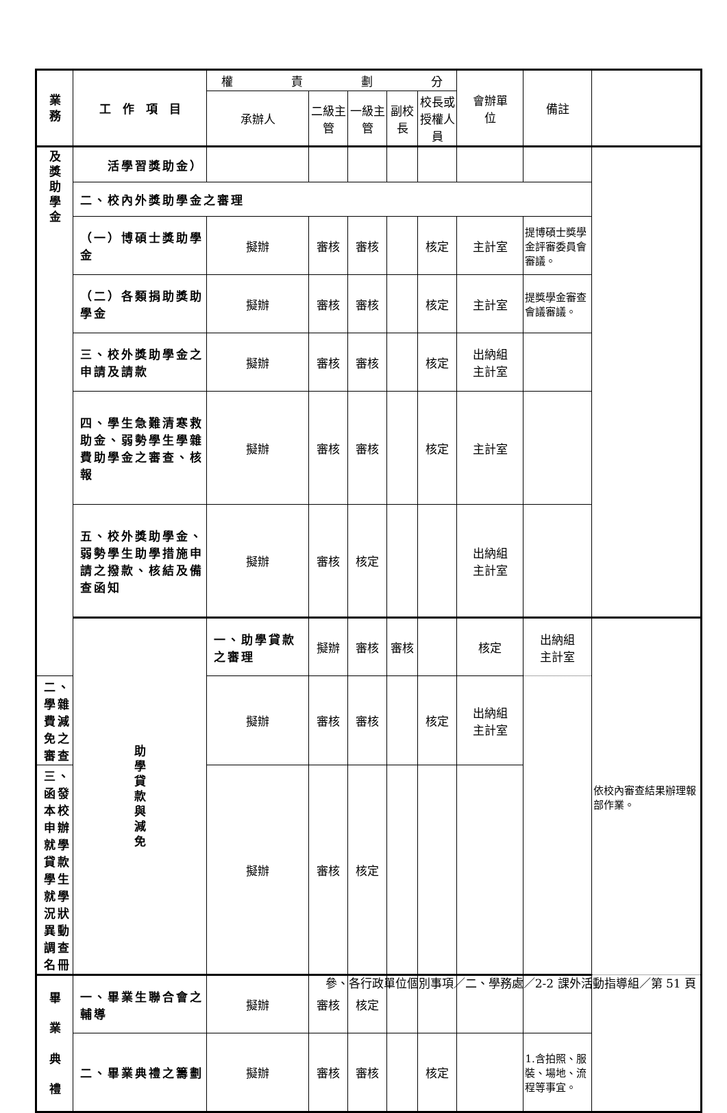| 業 務 | 工 作 項 目 | 權 責 劃 分 | | | | | 會辦單 位 | 備註 | |
| --- | --- | --- | --- | --- | --- | --- | --- | --- | --- |
| | | 承辦人 | 二級主管 | 一級主管 | 副校長 | 校長或 授權人員 | | | |
| 及 獎 助 學 金 | 活學習獎助金） | | | | | | | | |
| | 二、校內外獎助學金之審理 | | | | | | | | |
| | （一）博碩士獎助學金 | 擬辦 | 審核 | 審核 | | 核定 | 主計室 | 提博碩士獎學金評審委員會審議。 | |
| | （二）各類捐助獎助學金 | 擬辦 | 審核 | 審核 | | 核定 | 主計室 | 提獎學金審查會議審議。 | |
| | 三、校外獎助學金之申請及請款 | 擬辦 | 審核 | 審核 | | 核定 | 出納組 主計室 | | |
| | 四、學生急難清寒救助金、弱勢學生學雜費助學金之審查、核報 | 擬辦 | 審核 | 審核 | | 核定 | 主計室 | | |
| | 五、校外獎助學金、弱勢學生助學措施申請之撥款、核結及備查函知 | 擬辦 | 審核 | 核定 | | | 出納組 主計室 | | |
| | 助 學 貸 款 與 減 免 | 一、助學貸款之審理 | 擬辦 | 審核 | 審核 | | 核定 | 出納組 主計室 | 依校內審查結果辦理報部作業。 |
| 二、學雜費減免之審查 | | 擬辦 | 審核 | 審核 | | 核定 | 出納組 主計室 | | |
| 三、函發本校申辦就學貸款學生就學況狀異動調查名冊 | | 擬辦 | 審核 | 核定 | | | | | |
| 畢 業 典 禮 | 一、畢業生聯合會之輔導 | 擬辦 | 審核 | 核定 | | | | | |
| | 二、畢業典禮之籌劃 | 擬辦 | 審核 | 審核 | | 核定 | | 1.含拍照、服裝、場地、流程等事宜。 | |
參、各行政單位個別事項／二、學務處／2-2 課外活動指導組／第 51 頁